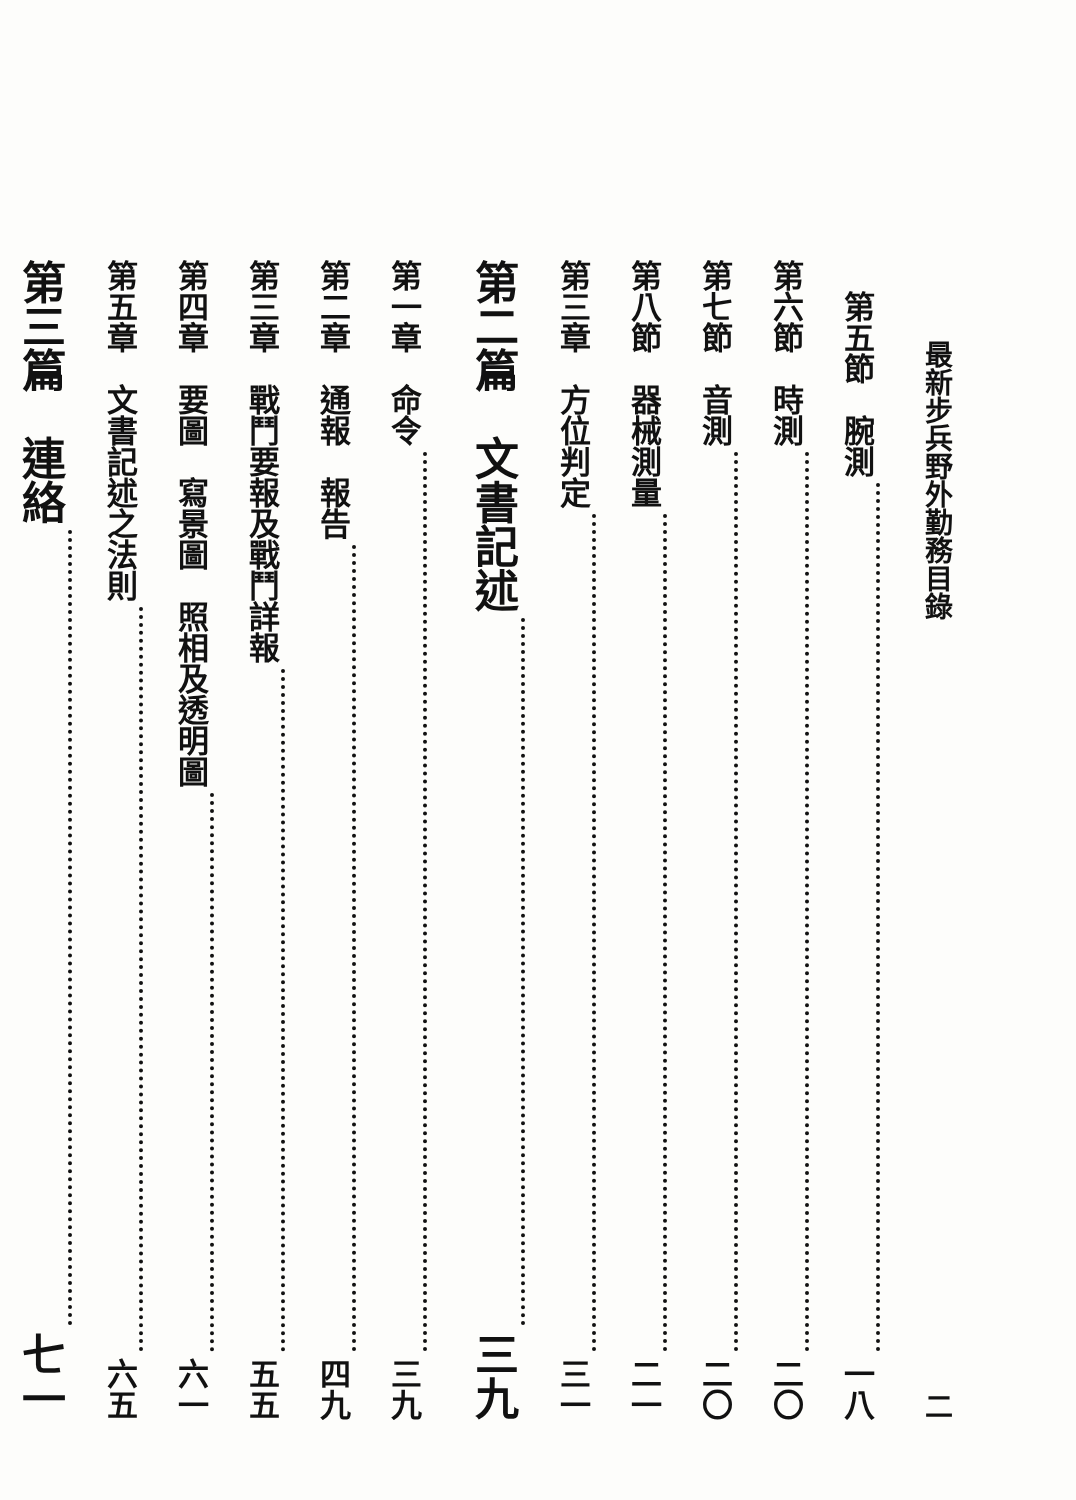最新步兵野外勤務目錄 二
　第五節　腕測 一八
第六節　時測 二〇
第七節　音測 二〇
第八節　器械測量 二一
第三章　方位判定 三一
第二篇　文書記述 三九
第一章　命令 三九
第二章　通報　報告 四九
第三章　戰鬥要報及戰鬥詳報 五五
第四章　要圖　寫景圖　照相及透明圖 六一
第五章　文書記述之法則 六五
第三篇　連絡 七一